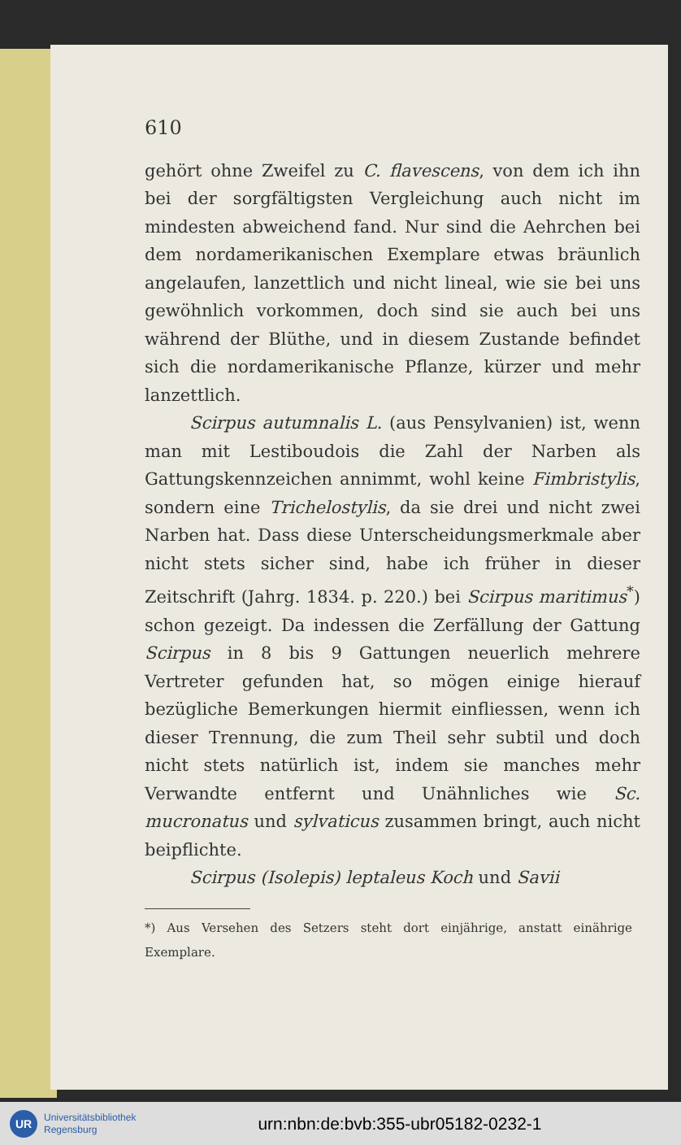610
gehört ohne Zweifel zu C. flavescens, von dem ich ihn bei der sorgfältigsten Vergleichung auch nicht im mindesten abweichend fand. Nur sind die Aehrchen bei dem nordamerikanischen Exemplare etwas bräunlich angelaufen, lanzettlich und nicht lineal, wie sie bei uns gewöhnlich vorkommen, doch sind sie auch bei uns während der Blüthe, und in diesem Zustande befindet sich die nordamerikanische Pflanze, kürzer und mehr lanzettlich.
Scirpus autumnalis L. (aus Pensylvanien) ist, wenn man mit Lestiboudois die Zahl der Narben als Gattungskennzeichen annimmt, wohl keine Fimbristylis, sondern eine Trichelostylis, da sie drei und nicht zwei Narben hat. Dass diese Unterscheidungsmerkmale aber nicht stets sicher sind, habe ich früher in dieser Zeitschrift (Jahrg. 1834. p. 220.) bei Scirpus maritimus<sup>*</sup>) schon gezeigt. Da indessen die Zerfällung der Gattung Scirpus in 8 bis 9 Gattungen neuerlich mehrere Vertreter gefunden hat, so mögen einige hierauf bezügliche Bemerkungen hiermit einfliessen, wenn ich dieser Trennung, die zum Theil sehr subtil und doch nicht stets natürlich ist, indem sie manches mehr Verwandte entfernt und Unähnliches wie Sc. mucronatus und sylvaticus zusammen bringt, auch nicht beipflichte.
Scirpus (Isolepis) leptaleus Koch und Savii
*) Aus Versehen des Setzers steht dort einjährige, anstatt einährige Exemplare.
UR
Universitätsbibliothek
Regensburg
urn:nbn:de:bvb:355-ubr05182-0232-1